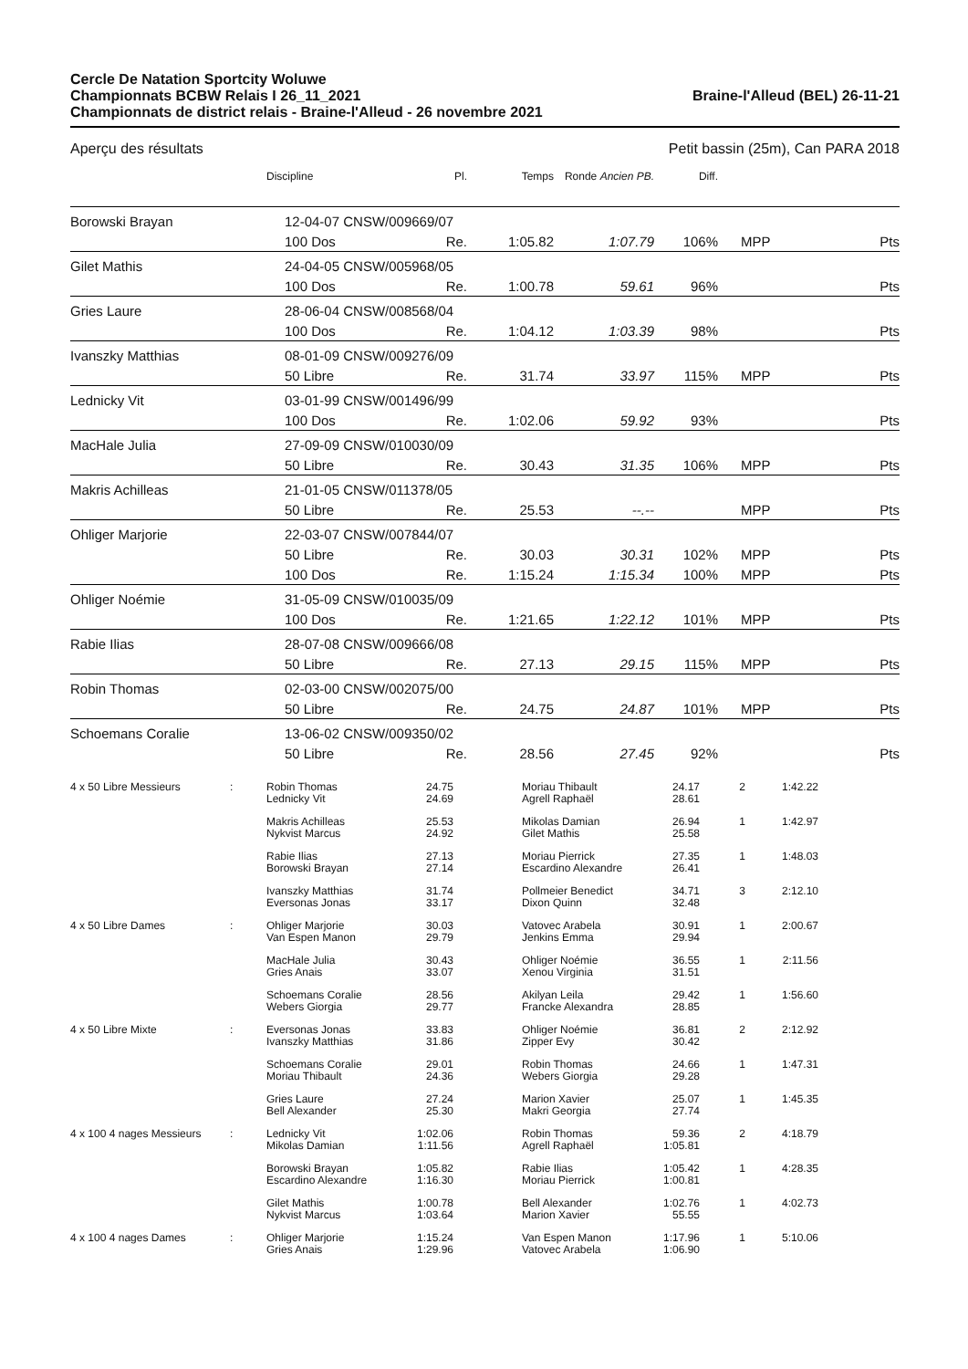Cercle De Natation Sportcity Woluwe
Championnats BCBW Relais I 26_11_2021
Championnats de district relais - Braine-l'Alleud - 26 novembre 2021
Braine-l'Alleud (BEL) 26-11-21
Aperçu des résultats Petit bassin (25m), Can PARA 2018
| | Discipline | Pl. | Temps | Ronde Ancien PB. | Diff. | | |
| Borowski Brayan | 12-04-07 CNSW/009669/07 | | | | | | |
| | 100 Dos | Re. | 1:05.82 | 1:07.79 | 106% | MPP | Pts |
| Gilet Mathis | 24-04-05 CNSW/005968/05 | | | | | | |
| | 100 Dos | Re. | 1:00.78 | 59.61 | 96% | | Pts |
| Gries Laure | 28-06-04 CNSW/008568/04 | | | | | | |
| | 100 Dos | Re. | 1:04.12 | 1:03.39 | 98% | | Pts |
| Ivanszky Matthias | 08-01-09 CNSW/009276/09 | | | | | | |
| | 50 Libre | Re. | 31.74 | 33.97 | 115% | MPP | Pts |
| Lednicky Vit | 03-01-99 CNSW/001496/99 | | | | | | |
| | 100 Dos | Re. | 1:02.06 | 59.92 | 93% | | Pts |
| MacHale Julia | 27-09-09 CNSW/010030/09 | | | | | | |
| | 50 Libre | Re. | 30.43 | 31.35 | 106% | MPP | Pts |
| Makris Achilleas | 21-01-05 CNSW/011378/05 | | | | | | |
| | 50 Libre | Re. | 25.53 | --.-- | | MPP | Pts |
| Ohliger Marjorie | 22-03-07 CNSW/007844/07 | | | | | | |
| | 50 Libre | Re. | 30.03 | 30.31 | 102% | MPP | Pts |
| | 100 Dos | Re. | 1:15.24 | 1:15.34 | 100% | MPP | Pts |
| Ohliger Noémie | 31-05-09 CNSW/010035/09 | | | | | | |
| | 100 Dos | Re. | 1:21.65 | 1:22.12 | 101% | MPP | Pts |
| Rabie Ilias | 28-07-08 CNSW/009666/08 | | | | | | |
| | 50 Libre | Re. | 27.13 | 29.15 | 115% | MPP | Pts |
| Robin Thomas | 02-03-00 CNSW/002075/00 | | | | | | |
| | 50 Libre | Re. | 24.75 | 24.87 | 101% | MPP | Pts |
| Schoemans Coralie | 13-06-02 CNSW/009350/02 | | | | | | |
| | 50 Libre | Re. | 28.56 | 27.45 | 92% | | Pts |
| 4 x 50 Libre Messieurs | : | Robin Thomas Lednicky Vit | 24.75 24.69 | | Moriau Thibault Agrell Raphaël | 24.17 28.61 | 2 | 1:42.22 | |
| | | Makris Achilleas Nykvist Marcus | 25.53 24.92 | | Mikolas Damian Gilet Mathis | 26.94 25.58 | 1 | 1:42.97 | |
| | | Rabie Ilias Borowski Brayan | 27.13 27.14 | | Moriau Pierrick Escardino Alexandre | 27.35 26.41 | 1 | 1:48.03 | |
| | | Ivanszky Matthias Eversonas Jonas | 31.74 33.17 | | Pollmeier Benedict Dixon Quinn | 34.71 32.48 | 3 | 2:12.10 | |
| 4 x 50 Libre Dames | : | Ohliger Marjorie Van Espen Manon | 30.03 29.79 | | Vatovec Arabela Jenkins Emma | 30.91 29.94 | 1 | 2:00.67 | |
| | | MacHale Julia Gries Anais | 30.43 33.07 | | Ohliger Noémie Xenou Virginia | 36.55 31.51 | 1 | 2:11.56 | |
| | | Schoemans Coralie Webers Giorgia | 28.56 29.77 | | Akilyan Leila Francke Alexandra | 29.42 28.85 | 1 | 1:56.60 | |
| 4 x 50 Libre Mixte | : | Eversonas Jonas Ivanszky Matthias | 33.83 31.86 | | Ohliger Noémie Zipper Evy | 36.81 30.42 | 2 | 2:12.92 | |
| | | Schoemans Coralie Moriau Thibault | 29.01 24.36 | | Robin Thomas Webers Giorgia | 24.66 29.28 | 1 | 1:47.31 | |
| | | Gries Laure Bell Alexander | 27.24 25.30 | | Marion Xavier Makri Georgia | 25.07 27.74 | 1 | 1:45.35 | |
| 4 x 100 4 nages Messieurs | : | Lednicky Vit Mikolas Damian | 1:02.06 1:11.56 | | Robin Thomas Agrell Raphaël | 59.36 1:05.81 | 2 | 4:18.79 | |
| | | Borowski Brayan Escardino Alexandre | 1:05.82 1:16.30 | | Rabie Ilias Moriau Pierrick | 1:05.42 1:00.81 | 1 | 4:28.35 | |
| | | Gilet Mathis Nykvist Marcus | 1:00.78 1:03.64 | | Bell Alexander Marion Xavier | 1:02.76 55.55 | 1 | 4:02.73 | |
| 4 x 100 4 nages Dames | : | Ohliger Marjorie Gries Anais | 1:15.24 1:29.96 | | Van Espen Manon Vatovec Arabela | 1:17.96 1:06.90 | 1 | 5:10.06 | |